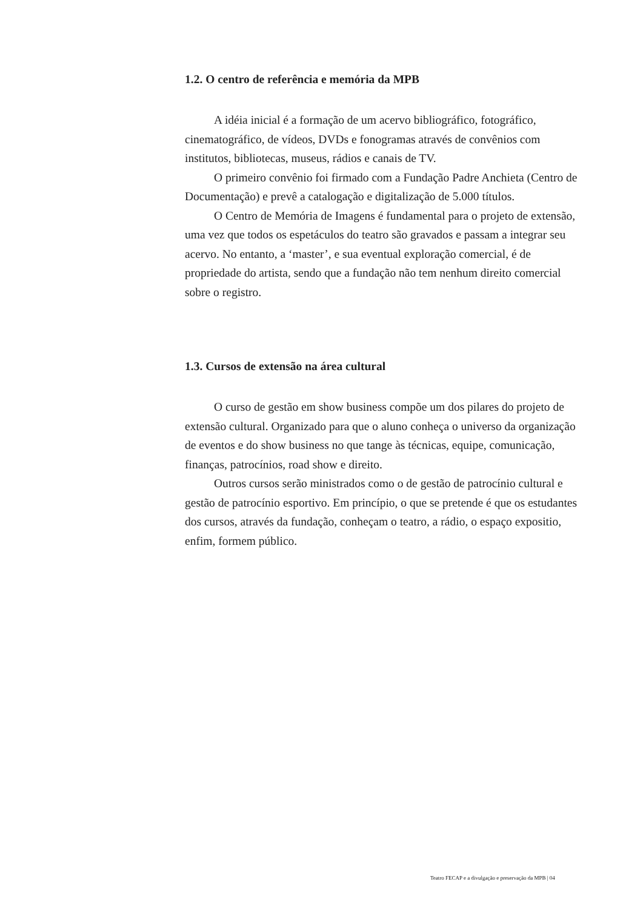1.2. O centro de referência e memória da MPB
A idéia inicial é a formação de um acervo bibliográfico, fotográfico, cinematográfico, de vídeos, DVDs e fonogramas através de convênios com institutos, bibliotecas, museus, rádios e canais de TV.
O primeiro convênio foi firmado com a Fundação Padre Anchieta (Centro de Documentação) e prevê a catalogação e digitalização de 5.000 títulos.
O Centro de Memória de Imagens é fundamental para o projeto de extensão, uma vez que todos os espetáculos do teatro são gravados e passam a integrar seu acervo. No entanto, a ‘master’, e sua eventual exploração comercial, é de propriedade do artista, sendo que a fundação não tem nenhum direito comercial sobre o registro.
1.3. Cursos de extensão na área cultural
O curso de gestão em show business compõe um dos pilares do projeto de extensão cultural. Organizado para que o aluno conheça o universo da organização de eventos e do show business no que tange às técnicas, equipe, comunicação, finanças, patrocínios, road show e direito.
Outros cursos serão ministrados como o de gestão de patrocínio cultural e gestão de patrocínio esportivo. Em princípio, o que se pretende é que os estudantes dos cursos, através da fundação, conheçam o teatro, a rádio, o espaço expositio, enfim, formem público.
Teatro FECAP e a divulgação e preservação da MPB | 04